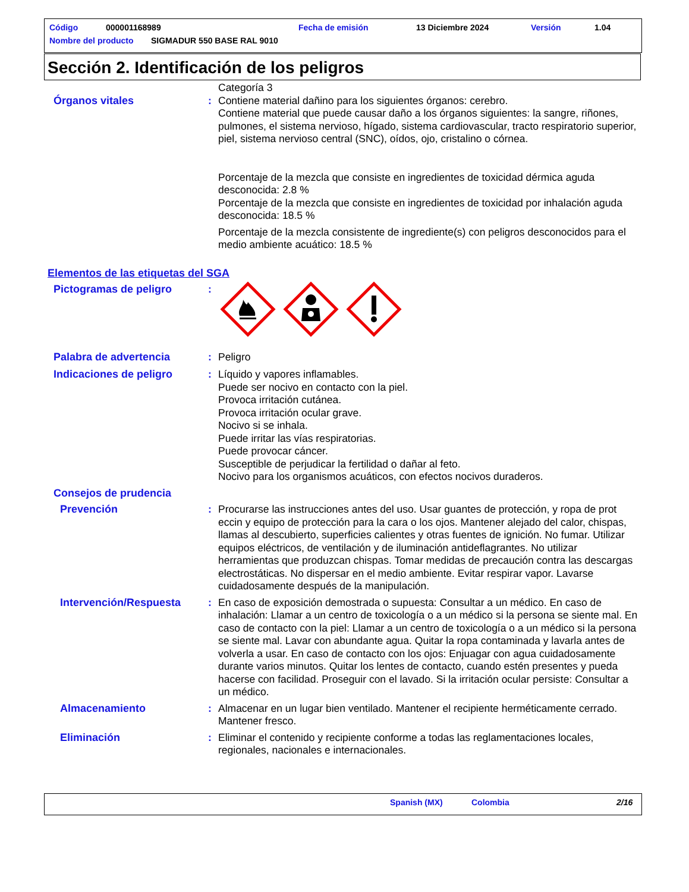Código 000001168989 Fecha de emisión 13 Diciembre 2024 Versión 1.04
Nombre del producto SIGMADUR 550 BASE RAL 9010
Sección 2. Identificación de los peligros
Categoría 3
Órganos vitales : Contiene material dañino para los siguientes órganos: cerebro.
Contiene material que puede causar daño a los órganos siguientes: la sangre, riñones, pulmones, el sistema nervioso, hígado, sistema cardiovascular, tracto respiratorio superior, piel, sistema nervioso central (SNC), oídos, ojo, cristalino o córnea.
Porcentaje de la mezcla que consiste en ingredientes de toxicidad dérmica aguda desconocida: 2.8 %
Porcentaje de la mezcla que consiste en ingredientes de toxicidad por inhalación aguda desconocida: 18.5 %
Porcentaje de la mezcla consistente de ingrediente(s) con peligros desconocidos para el medio ambiente acuático: 18.5 %
Elementos de las etiquetas del SGA
Pictogramas de peligro :
Palabra de advertencia : Peligro
Indicaciones de peligro : Líquido y vapores inflamables.
Puede ser nocivo en contacto con la piel.
Provoca irritación cutánea.
Provoca irritación ocular grave.
Nocivo si se inhala.
Puede irritar las vías respiratorias.
Puede provocar cáncer.
Susceptible de perjudicar la fertilidad o dañar al feto.
Nocivo para los organismos acuáticos, con efectos nocivos duraderos.
Consejos de prudencia
Prevención : Procurarse las instrucciones antes del uso. Usar guantes de protección, y ropa de prot eccin y equipo de protección para la cara o los ojos. Mantener alejado del calor, chispas, llamas al descubierto, superficies calientes y otras fuentes de ignición. No fumar. Utilizar equipos eléctricos, de ventilación y de iluminación antideflagrantes. No utilizar herramientas que produzcan chispas. Tomar medidas de precaución contra las descargas electrostáticas. No dispersar en el medio ambiente. Evitar respirar vapor. Lavarse cuidadosamente después de la manipulación.
Intervención/Respuesta : En caso de exposición demostrada o supuesta: Consultar a un médico. En caso de inhalación: Llamar a un centro de toxicología o a un médico si la persona se siente mal. En caso de contacto con la piel: Llamar a un centro de toxicología o a un médico si la persona se siente mal. Lavar con abundante agua. Quitar la ropa contaminada y lavarla antes de volverla a usar. En caso de contacto con los ojos: Enjuagar con agua cuidadosamente durante varios minutos. Quitar los lentes de contacto, cuando estén presentes y pueda hacerse con facilidad. Proseguir con el lavado. Si la irritación ocular persiste: Consultar a un médico.
Almacenamiento : Almacenar en un lugar bien ventilado. Mantener el recipiente herméticamente cerrado. Mantener fresco.
Eliminación : Eliminar el contenido y recipiente conforme a todas las reglamentaciones locales, regionales, nacionales e internacionales.
Spanish (MX) Colombia 2/16